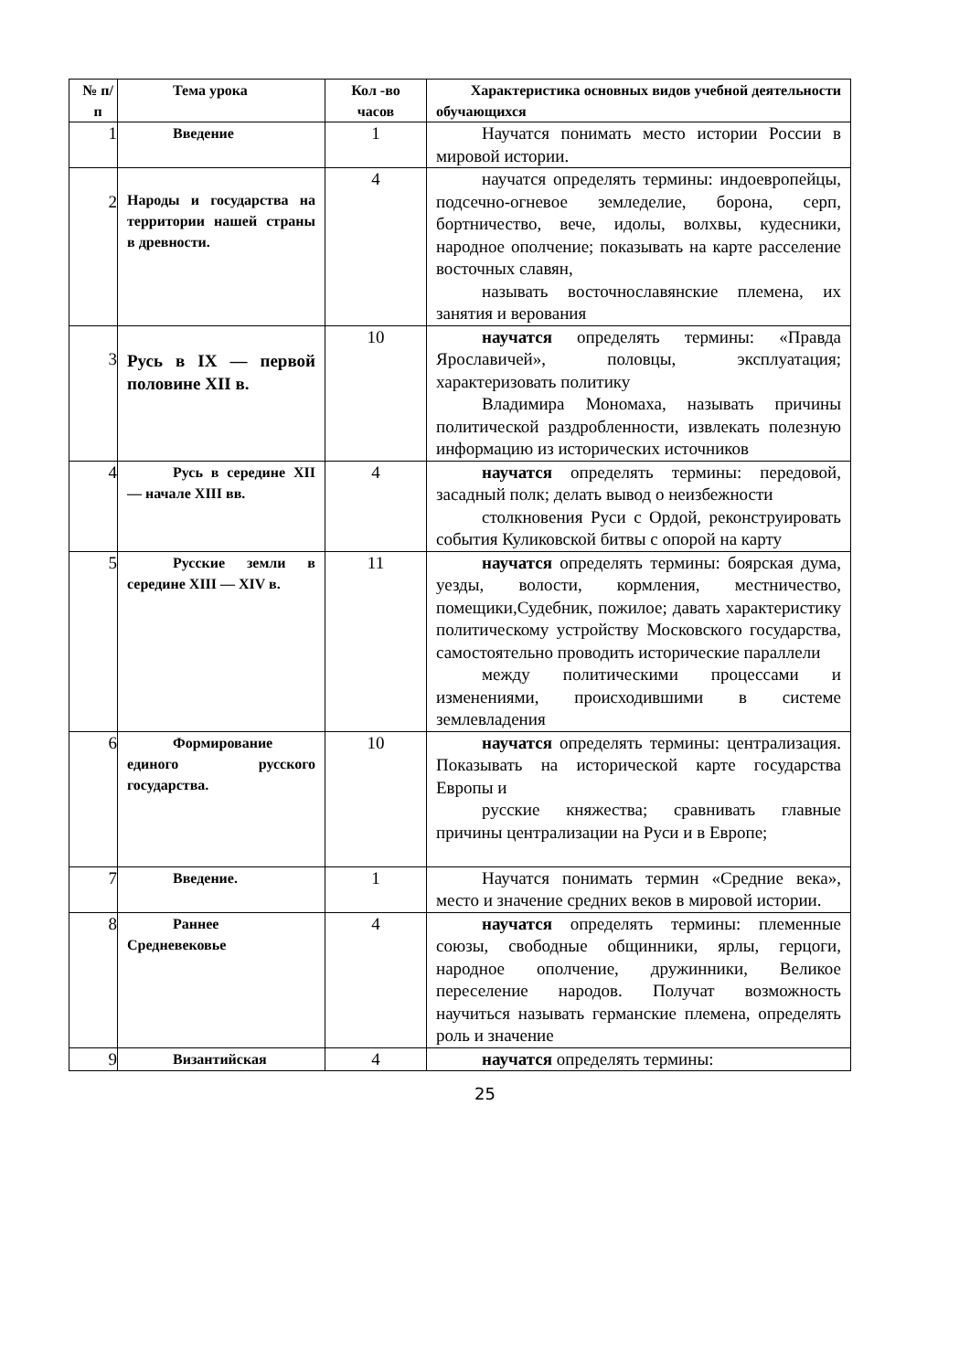| № п/п | Тема урока | Кол -во часов | Характеристика основных видов учебной деятельности обучающихся |
| --- | --- | --- | --- |
| 1 | Введение | 1 | Научатся понимать место истории России в мировой истории. |
| 2 | Народы и государства на территории нашей страны в древности. | 4 | научатся определять термины: индоевропейцы, подсечно-огневое земледелие, борона, серп, бортничество, вече, идолы, волхвы, кудесники, народное ополчение; показывать на карте расселение восточных славян, называть восточнославянские племена, их занятия и верования |
| 3 | Русь в IX — первой половине XII в. | 10 | научатся определять термины: «Правда Ярославичей», половцы, эксплуатация; характеризовать политику Владимира Мономаха, называть причины политической раздробленности, извлекать полезную информацию из исторических источников |
| 4 | Русь в середине XII — начале XIII вв. | 4 | научатся определять термины: передовой, засадный полк; делать вывод о неизбежности столкновения Руси с Ордой, реконструировать события Куликовской битвы с опорой на карту |
| 5 | Русские земли в середине XIII — XIV в. | 11 | научатся определять термины: боярская дума, уезды, волости, кормления, местничество, помещики,Судебник, пожилое; давать характеристику политическому устройству Московского государства, самостоятельно проводить исторические параллели между политическими процессами и изменениями, происходившими в системе землевладения |
| 6 | Формирование единого русского государства. | 10 | научатся определять термины: централизация. Показывать на исторической карте государства Европы и русские княжества; сравнивать главные причины централизации на Руси и в Европе; |
| 7 | Введение. | 1 | Научатся понимать термин «Средние века», место и значение средних веков в мировой истории. |
| 8 | Раннее Средневековье | 4 | научатся определять термины: племенные союзы, свободные общинники, ярлы, герцоги, народное ополчение, дружинники, Великое переселение народов. Получат возможность научиться называть германские племена, определять роль и значение |
| 9 | Византийская | 4 | научатся определять термины: |
25